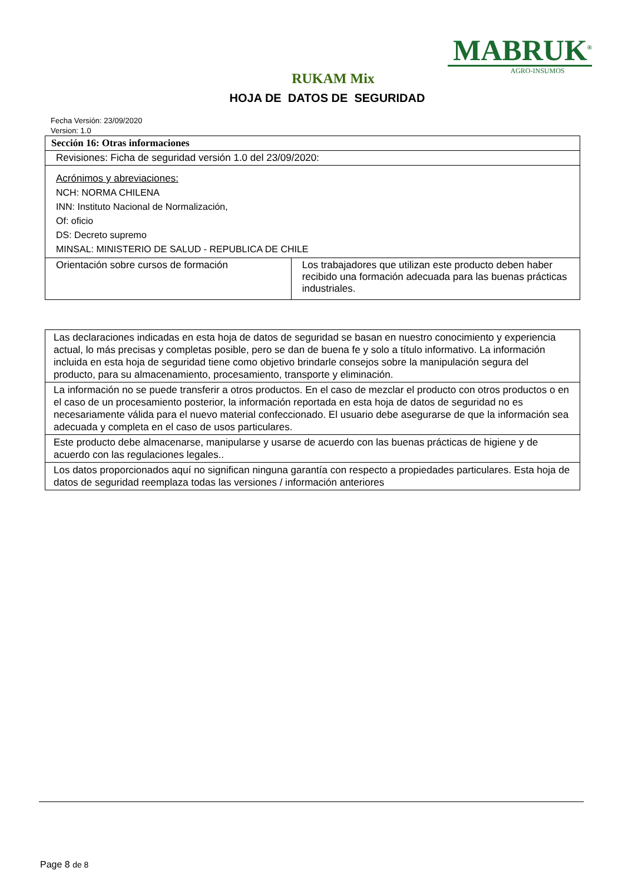MABRUK<sup>®</sup>
AGRO-INSUMOS
RUKAM Mix
HOJA DE DATOS DE SEGURIDAD
Fecha Versión: 23/09/2020
Version: 1.0
| Sección 16: Otras informaciones | |
| Revisiones: Ficha de seguridad versión 1.0 del 23/09/2020: | |
| Acrónimos y abreviaciones: NCH: NORMA CHILENA INN: Instituto Nacional de Normalización, Of: oficio DS: Decreto supremo MINSAL: MINISTERIO DE SALUD - REPUBLICA DE CHILE | |
| Orientación sobre cursos de formación | Los trabajadores que utilizan este producto deben haber recibido una formación adecuada para las buenas prácticas industriales. |
| Las declaraciones indicadas en esta hoja de datos de seguridad se basan en nuestro conocimiento y experiencia actual, lo más precisas y completas posible, pero se dan de buena fe y solo a título informativo. La información incluida en esta hoja de seguridad tiene como objetivo brindarle consejos sobre la manipulación segura del producto, para su almacenamiento, procesamiento, transporte y eliminación. |
| La información no se puede transferir a otros productos. En el caso de mezclar el producto con otros productos o en el caso de un procesamiento posterior, la información reportada en esta hoja de datos de seguridad no es necesariamente válida para el nuevo material confeccionado. El usuario debe asegurarse de que la información sea adecuada y completa en el caso de usos particulares. |
| Este producto debe almacenarse, manipularse y usarse de acuerdo con las buenas prácticas de higiene y de acuerdo con las regulaciones legales.. |
| Los datos proporcionados aquí no significan ninguna garantía con respecto a propiedades particulares. Esta hoja de datos de seguridad reemplaza todas las versiones / información anteriores |
Page 8 de 8